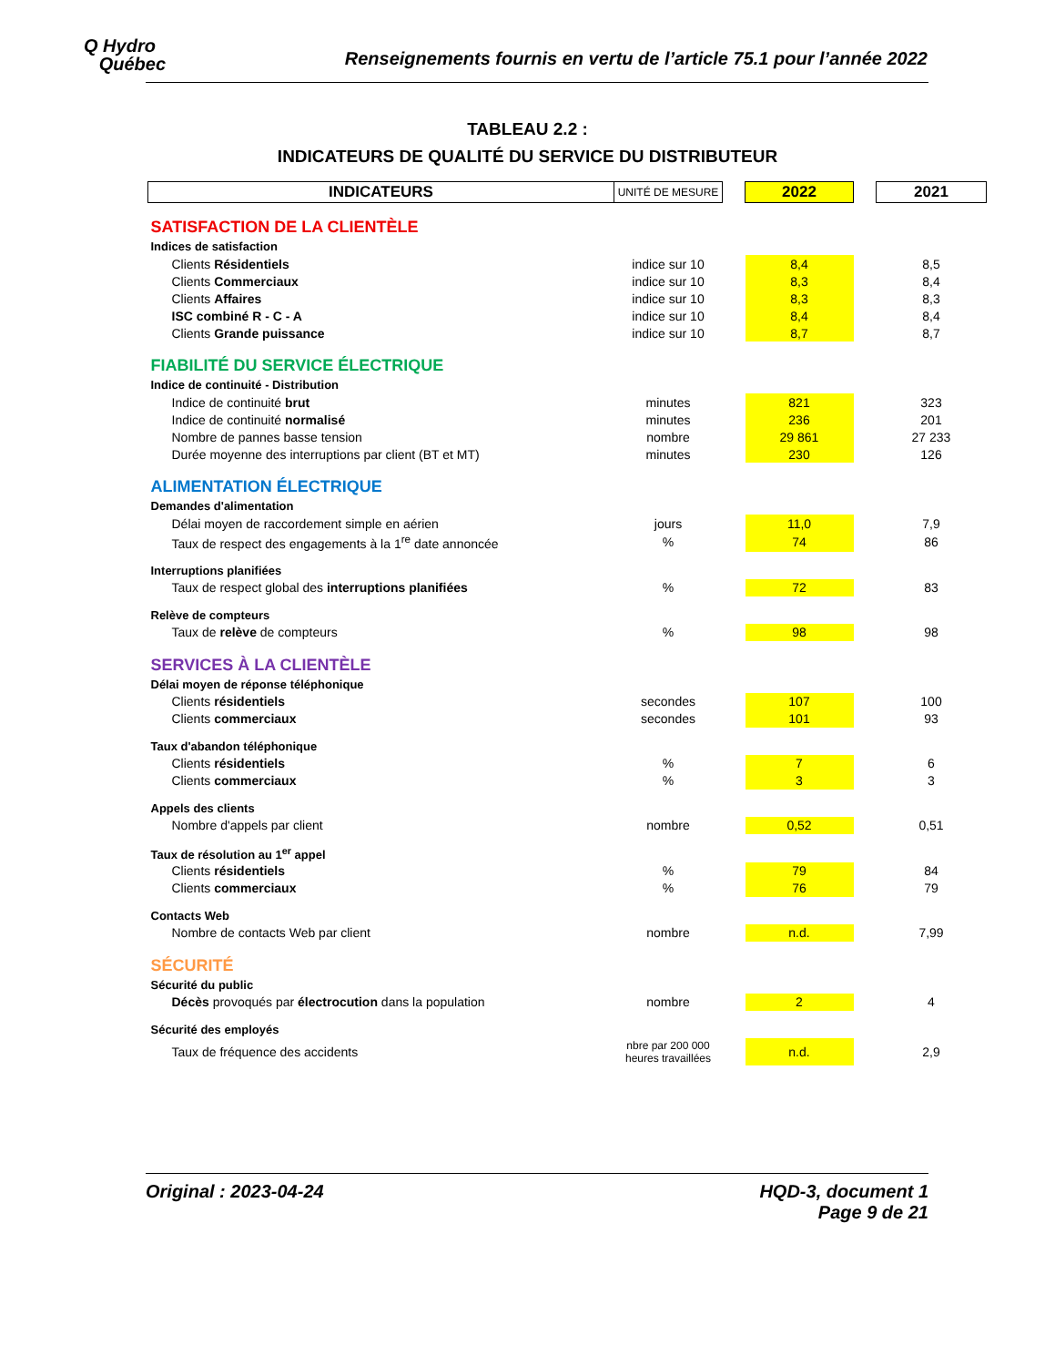Q Hydro
Québec
Renseignements fournis en vertu de l’article 75.1 pour l’année 2022
TABLEAU 2.2 :
INDICATEURS DE QUALITÉ DU SERVICE DU DISTRIBUTEUR
| INDICATEURS | UNITÉ DE MESURE | | 2022 | | 2021 |
| SATISFACTION DE LA CLIENTÈLE | | | | | |
| Indices de satisfaction | | | | | |
| Clients Résidentiels | indice sur 10 | | 8,4 | | 8,5 |
| Clients Commerciaux | indice sur 10 | | 8,3 | | 8,4 |
| Clients Affaires | indice sur 10 | | 8,3 | | 8,3 |
| ISC combiné R - C - A | indice sur 10 | | 8,4 | | 8,4 |
| Clients Grande puissance | indice sur 10 | | 8,7 | | 8,7 |
| FIABILITÉ DU SERVICE ÉLECTRIQUE | | | | | |
| Indice de continuité - Distribution | | | | | |
| Indice de continuité brut | minutes | | 821 | | 323 |
| Indice de continuité normalisé | minutes | | 236 | | 201 |
| Nombre de pannes basse tension | nombre | | 29 861 | | 27 233 |
| Durée moyenne des interruptions par client (BT et MT) | minutes | | 230 | | 126 |
| ALIMENTATION ÉLECTRIQUE | | | | | |
| Demandes d'alimentation | | | | | |
| Délai moyen de raccordement simple en aérien | jours | | 11,0 | | 7,9 |
| Taux de respect des engagements à la 1<sup>re</sup> date annoncée | % | | 74 | | 86 |
| Interruptions planifiées | | | | | |
| Taux de respect global des interruptions planifiées | % | | 72 | | 83 |
| Relève de compteurs | | | | | |
| Taux de relève de compteurs | % | | 98 | | 98 |
| SERVICES À LA CLIENTÈLE | | | | | |
| Délai moyen de réponse téléphonique | | | | | |
| Clients résidentiels | secondes | | 107 | | 100 |
| Clients commerciaux | secondes | | 101 | | 93 |
| Taux d'abandon téléphonique | | | | | |
| Clients résidentiels | % | | 7 | | 6 |
| Clients commerciaux | % | | 3 | | 3 |
| Appels des clients | | | | | |
| Nombre d'appels par client | nombre | | 0,52 | | 0,51 |
| Taux de résolution au 1<sup>er</sup> appel | | | | | |
| Clients résidentiels | % | | 79 | | 84 |
| Clients commerciaux | % | | 76 | | 79 |
| Contacts Web | | | | | |
| Nombre de contacts Web par client | nombre | | n.d. | | 7,99 |
| SÉCURITÉ | | | | | |
| Sécurité du public | | | | | |
| Décès provoqués par électrocution dans la population | nombre | | 2 | | 4 |
| Sécurité des employés | | | | | |
| Taux de fréquence des accidents | nbre par 200 000 heures travaillées | | n.d. | | 2,9 |
Original : 2023-04-24 HQD-3, document 1
Page 9 de 21